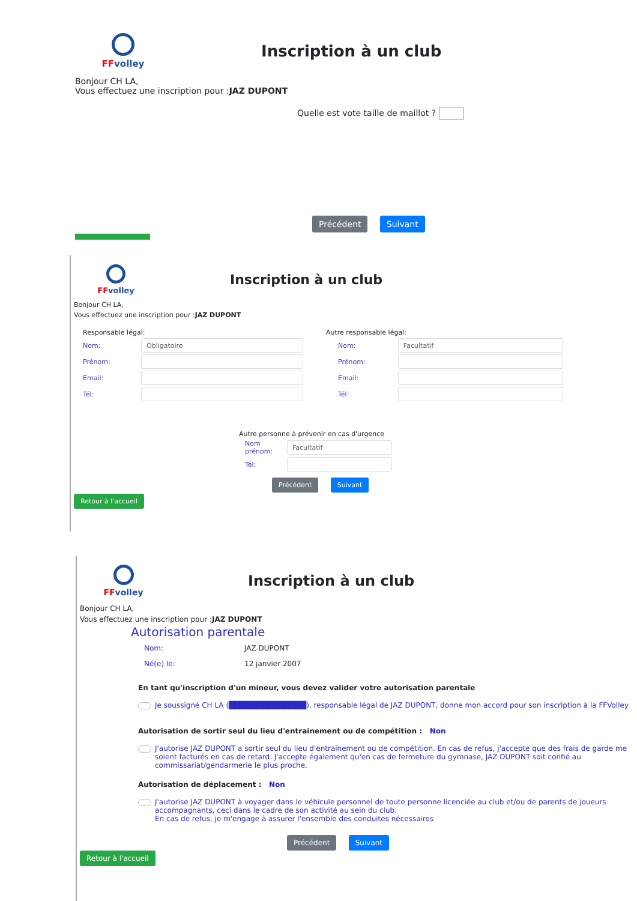FF volley
Inscription à un club
Bonjour CH LA,
Vous effectuez une inscription pour :JAZ DUPONT
Quelle est vote taille de maillot ?
Précédent Suivant
FF volley
Inscription à un club
Bonjour CH LA,
Vous effectuez une inscription pour :JAZ DUPONT
Responsable légal:
Nom:
Obligatoire
Prénom:
Email:
Tél:
Autre responsable légal:
Nom:
Facultatif
Prénom:
Email:
Tél:
Autre personne à prévenir en cas d'urgence
Nom prénom:
Facultatif
Tél:
Précédent Suivant
Retour à l'accueil
FF volley
Inscription à un club
Bonjour CH LA,
Vous effectuez une inscription pour :JAZ DUPONT
Autorisation parentale
Nom: JAZ DUPONT
Né(e) le: 12 janvier 2007
En tant qu'inscription d'un mineur, vous devez valider votre autorisation parentale
Je soussigné CH LA (██████████████), responsable légal de JAZ DUPONT, donne mon accord pour son inscription à la FFVolley
Autorisation de sortir seul du lieu d'entrainement ou de compétition : Non
J'autorise JAZ DUPONT a sortir seul du lieu d'entrainement ou de compétition. En cas de refus, j'accepte que des frais de garde me soient facturés en cas de retard. J'accepte également qu'en cas de fermeture du gymnase, JAZ DUPONT soit confié au commissariat/gendarmerie le plus proche.
Autorisation de déplacement : Non
J'autorise JAZ DUPONT à voyager dans le véhicule personnel de toute personne licenciée au club et/ou de parents de joueurs accompagnants, ceci dans le cadre de son activité au sein du club.
En cas de refus, je m'engage à assurer l'ensemble des conduites nécessaires
Précédent Suivant
Retour à l'accueil